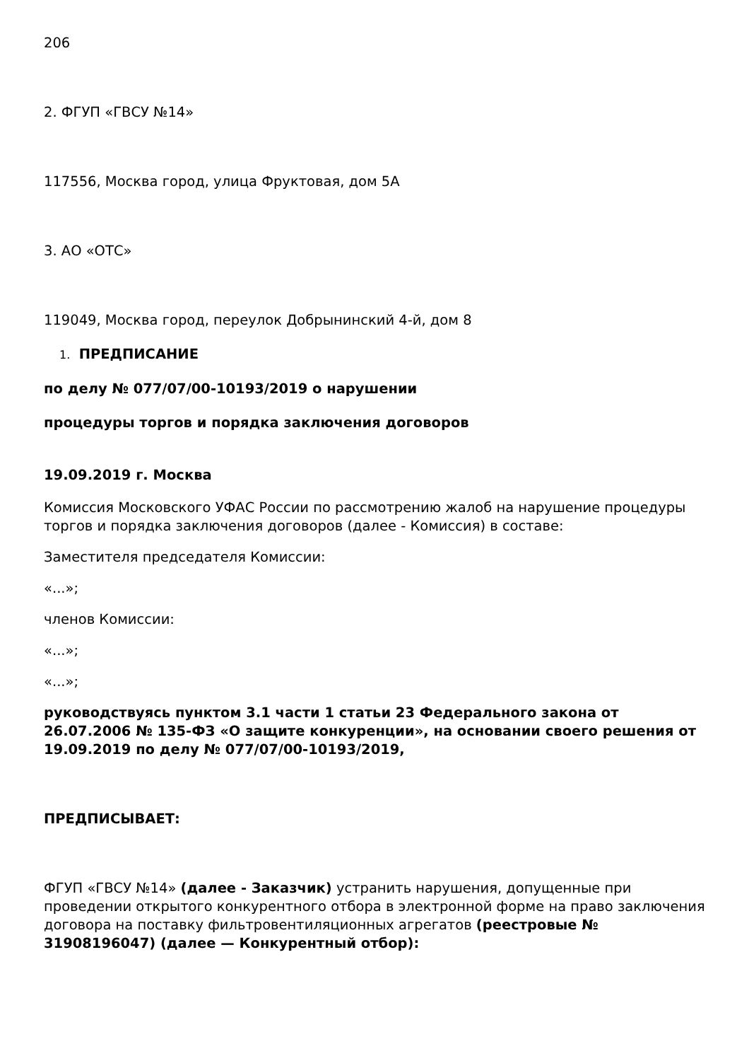206
2. ФГУП «ГВСУ №14»
117556, Москва город, улица Фруктовая, дом 5А
3. АО «ОТС»
119049, Москва город, переулок Добрынинский 4-й, дом 8
1. ПРЕДПИСАНИЕ
по делу № 077/07/00-10193/2019 о нарушении
процедуры торгов и порядка заключения договоров
19.09.2019 г. Москва
Комиссия Московского УФАС России по рассмотрению жалоб на нарушение процедуры торгов и порядка заключения договоров (далее - Комиссия) в составе:
Заместителя председателя Комиссии:
«...»;
членов Комиссии:
«...»;
«...»;
руководствуясь пунктом 3.1 части 1 статьи 23 Федерального закона от 26.07.2006 № 135-ФЗ «О защите конкуренции», на основании своего решения от 19.09.2019 по делу № 077/07/00-10193/2019,
ПРЕДПИСЫВАЕТ:
ФГУП «ГВСУ №14» (далее - Заказчик) устранить нарушения, допущенные при проведении открытого конкурентного отбора в электронной форме на право заключения договора на поставку фильтровентиляционных агрегатов (реестровые № 31908196047) (далее — Конкурентный отбор):